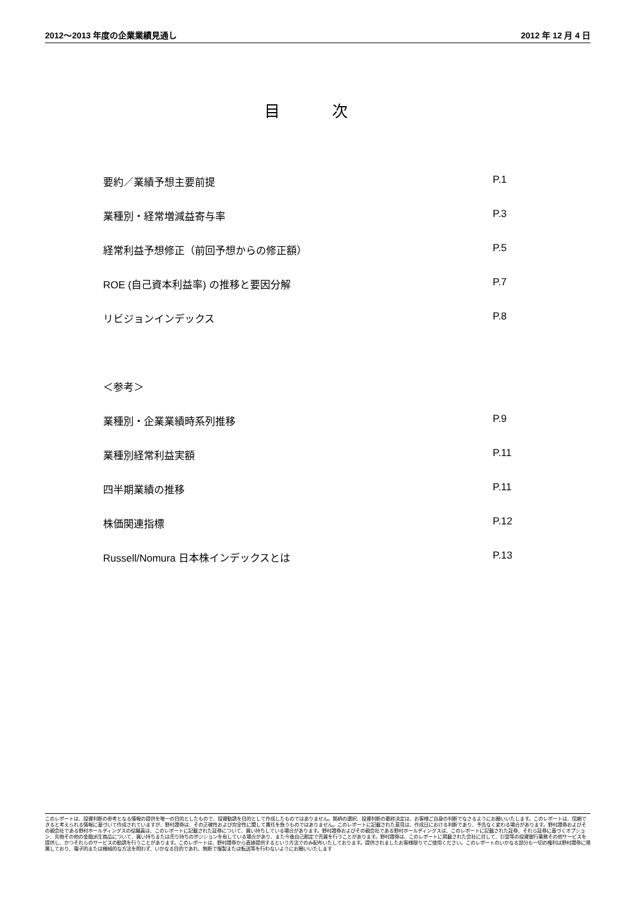2012～2013 年度の企業業績見通し 2012 年 12 月 4 日
目 次
要約／業績予想主要前提 P.1
業種別・経常増減益寄与率 P.3
経常利益予想修正（前回予想からの修正額） P.5
ROE (自己資本利益率) の推移と要因分解 P.7
リビジョンインデックス P.8
＜参考＞
業種別・企業業績時系列推移 P.9
業種別経常利益実額 P.11
四半期業績の推移 P.11
株価関連指標 P.12
Russell/Nomura 日本株インデックスとは P.13
このレポートは、投資判断の参考となる情報の提供を唯一の目的としたもので、投資勧誘を目的として作成したものではありません。銘柄の選択、投資判断の最終決定は、お客様ご自身の判断でなさるようにお願いいたします。このレポートは、信頼できると考えられる情報に基づいて作成されていますが、野村證券は、その正確性および完全性に関して責任を負うものではありません。このレポートに記載された意見は、作成日における判断であり、予告なく変わる場合があります。野村證券およびその親会社である野村ホールディングスの役職員は、このレポートに記載された証券について、買い持ちしている場合があります。野村證券およびその親会社である野村ホールディングスは、このレポートに記載された証券、それら証券に基づくオプション、先物その他の金融派生商品について、買い持ちまたは売り持ちのポジションを有している場合があり、また今後自己勘定で売買を行うことがあります。野村證券は、このレポートに掲載された会社に対して、引受等の投資銀行業務その他サービスを提供し、かつそれらのサービスの勧誘を行うことがあります。このレポートは、野村證券から直接提供するという方法でのみ配布いたしております。提供されましたお客様限りでご使用ください。このレポートのいかなる部分も一切の権利は野村證券に帰属しており、電子的または機械的な方法を問わず、いかなる目的であれ、無断で複製または転送等を行わないようにお願いいたします